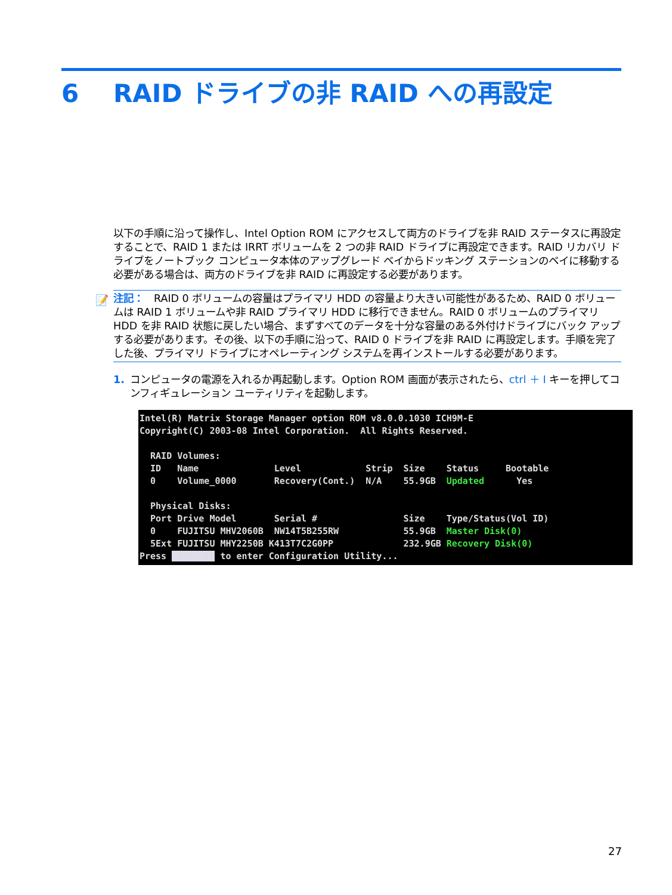6 RAID ドライブの非 RAID への再設定
以下の手順に沿って操作し、Intel Option ROM にアクセスして両方のドライブを非 RAID ステータスに再設定することで、RAID 1 または IRRT ボリュームを 2 つの非 RAID ドライブに再設定できます。RAID リカバリ ドライブをノートブック コンピュータ本体のアップグレード ベイからドッキング ステーションのベイに移動する必要がある場合は、両方のドライブを非 RAID に再設定する必要があります。
📝 注記：　RAID 0 ボリュームの容量はプライマリ HDD の容量より大きい可能性があるため、RAID 0 ボリュームは RAID 1 ボリュームや非 RAID プライマリ HDD に移行できません。RAID 0 ボリュームのプライマリ HDD を非 RAID 状態に戻したい場合、まずすべてのデータを十分な容量のある外付けドライブにバック アップする必要があります。その後、以下の手順に沿って、RAID 0 ドライブを非 RAID に再設定します。手順を完了した後、プライマリ ドライブにオペレーティング システムを再インストールする必要があります。
1. コンピュータの電源を入れるか再起動します。Option ROM 画面が表示されたら、ctrl ＋ I キーを押してコンフィギュレーション ユーティリティを起動します。
Intel(R) Matrix Storage Manager option ROM v8.0.0.1030 ICH9M-E Copyright(C) 2003-08 Intel Corporation. All Rights Reserved. RAID Volumes: ID Name Level Strip Size Status Bootable 0 Volume_0000 Recovery(Cont.) N/A 55.9GB Updated Yes Physical Disks: Port Drive Model Serial # Size Type/Status(Vol ID) 0 FUJITSU MHV2060B NW14T5B255RW 55.9GB Master Disk(0) 5Ext FUJITSU MHY2250B K413T7C2G0PP 232.9GB Recovery Disk(0) Press <CTRL-I> to enter Configuration Utility...
27